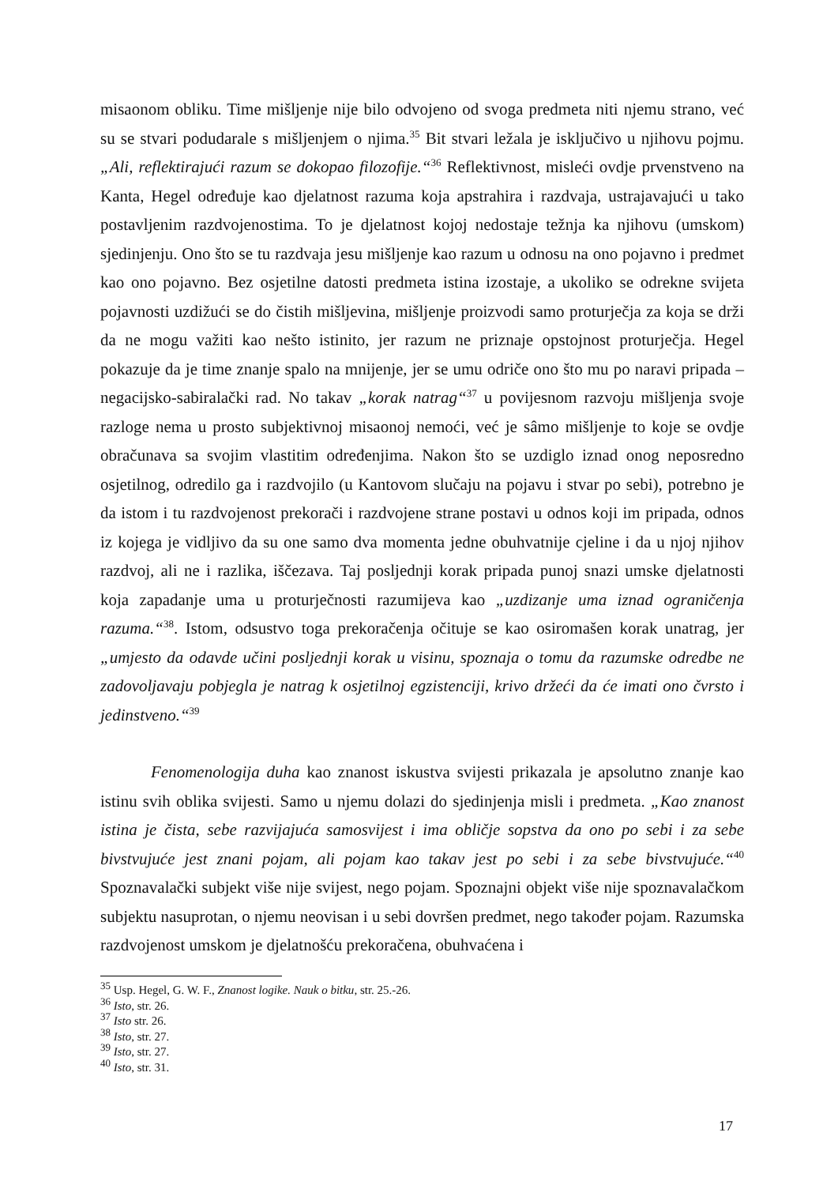misaonom obliku. Time mišljenje nije bilo odvojeno od svoga predmeta niti njemu strano, već su se stvari podudarale s mišljenjem o njima.<sup>35</sup> Bit stvari ležala je isključivo u njihovu pojmu. „Ali, reflektirajući razum se dokopao filozofije.“<sup>36</sup> Reflektivnost, misleći ovdje prvenstveno na Kanta, Hegel određuje kao djelatnost razuma koja apstrahira i razdvaja, ustrajavajući u tako postavljenim razdvojenostima. To je djelatnost kojoj nedostaje težnja ka njihovu (umskom) sjedinjenju. Ono što se tu razdvaja jesu mišljenje kao razum u odnosu na ono pojavno i predmet kao ono pojavno. Bez osjetilne datosti predmeta istina izostaje, a ukoliko se odrekne svijeta pojavnosti uzdižući se do čistih mišljevina, mišljenje proizvodi samo proturječja za koja se drži da ne mogu važiti kao nešto istinito, jer razum ne priznaje opstojnost proturječja. Hegel pokazuje da je time znanje spalo na mnijenje, jer se umu odriče ono što mu po naravi pripada – negacijsko-sabiralački rad. No takav „korak natrag“<sup>37</sup> u povijesnom razvoju mišljenja svoje razloge nema u prosto subjektivnoj misaonoj nemoći, već je sâmo mišljenje to koje se ovdje obračunava sa svojim vlastitim određenjima. Nakon što se uzdiglo iznad onog neposredno osjetilnog, odredilo ga i razdvojilo (u Kantovom slučaju na pojavu i stvar po sebi), potrebno je da istom i tu razdvojenost prekorači i razdvojene strane postavi u odnos koji im pripada, odnos iz kojega je vidljivo da su one samo dva momenta jedne obuhvatnije cjeline i da u njoj njihov razdvoj, ali ne i razlika, iščezava. Taj posljednji korak pripada punoj snazi umske djelatnosti koja zapadanje uma u proturječnosti razumijeva kao „uzdizanje uma iznad ograničenja razuma.“<sup>38</sup>. Istom, odsustvo toga prekoračenja očituje se kao osiromašen korak unatrag, jer „umjesto da odavde učini posljednji korak u visinu, spoznaja o tomu da razumske odredbe ne zadovoljavaju pobjegla je natrag k osjetilnoj egzistenciji, krivo držeći da će imati ono čvrsto i jedinstveno.“<sup>39</sup>
Fenomenologija duha kao znanost iskustva svijesti prikazala je apsolutno znanje kao istinu svih oblika svijesti. Samo u njemu dolazi do sjedinjenja misli i predmeta. „Kao znanost istina je čista, sebe razvijajuća samosvijest i ima obličje sopstva da ono po sebi i za sebe bivstvujuće jest znani pojam, ali pojam kao takav jest po sebi i za sebe bivstvujuće.“<sup>40</sup> Spoznavalački subjekt više nije svijest, nego pojam. Spoznajni objekt više nije spoznavalačkom subjektu nasuprotan, o njemu neovisan i u sebi dovršen predmet, nego također pojam. Razumska razdvojenost umskom je djelatnošću prekoračena, obuhvaćena i
<sup>35</sup> Usp. Hegel, G. W. F., Znanost logike. Nauk o bitku, str. 25.-26.
<sup>36</sup> Isto, str. 26.
<sup>37</sup> Isto str. 26.
<sup>38</sup> Isto, str. 27.
<sup>39</sup> Isto, str. 27.
<sup>40</sup> Isto, str. 31.
17